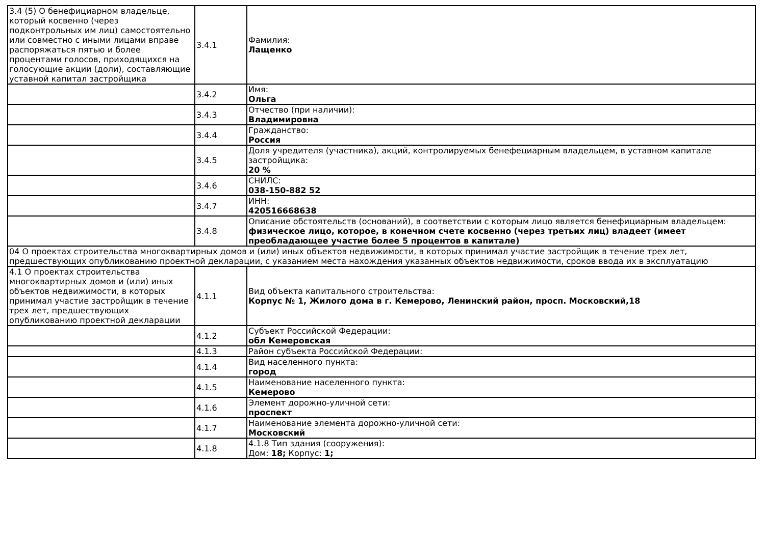| 3.4 (5) О бенефициарном владельце, который косвенно (через подконтрольных им лиц) самостоятельно или совместно с иными лицами вправе распоряжаться пятью и более процентами голосов, приходящихся на голосующие акции (доли), составляющие уставной капитал застройщика | 3.4.1 | Фамилия: Лащенко |
| | 3.4.2 | Имя: Ольга |
| | 3.4.3 | Отчество (при наличии): Владимировна |
| | 3.4.4 | Гражданство: Россия |
| | 3.4.5 | Доля учредителя (участника), акций, контролируемых бенефециарным владельцем, в уставном капитале застройщика: 20 % |
| | 3.4.6 | СНИЛС: 038-150-882 52 |
| | 3.4.7 | ИНН: 420516668638 |
| | 3.4.8 | Описание обстоятельств (оснований), в соответствии с которым лицо является бенефициарным владельцем: физическое лицо, которое, в конечном счете косвенно (через третьих лиц) владеет (имеет преобладающее участие более 5 процентов в капитале) |
| 04 О проектах строительства многоквартирных домов и (или) иных объектов недвижимости, в которых принимал участие застройщик в течение трех лет, предшествующих опубликованию проектной декларации, с указанием места нахождения указанных объектов недвижимости, сроков ввода их в эксплуатацию | | |
| 4.1 О проектах строительства многоквартирных домов и (или) иных объектов недвижимости, в которых принимал участие застройщик в течение трех лет, предшествующих опубликованию проектной декларации | 4.1.1 | Вид объекта капитального строительства: Корпус № 1, Жилого дома в г. Кемерово, Ленинский район, просп. Московский,18 |
| | 4.1.2 | Субъект Российской Федерации: обл Кемеровская |
| | 4.1.3 | Район субъекта Российской Федерации: |
| | 4.1.4 | Вид населенного пункта: город |
| | 4.1.5 | Наименование населенного пункта: Кемерово |
| | 4.1.6 | Элемент дорожно-уличной сети: проспект |
| | 4.1.7 | Наименование элемента дорожно-уличной сети: Московский |
| | 4.1.8 | 4.1.8 Тип здания (сооружения): Дом: 18; Корпус: 1; |